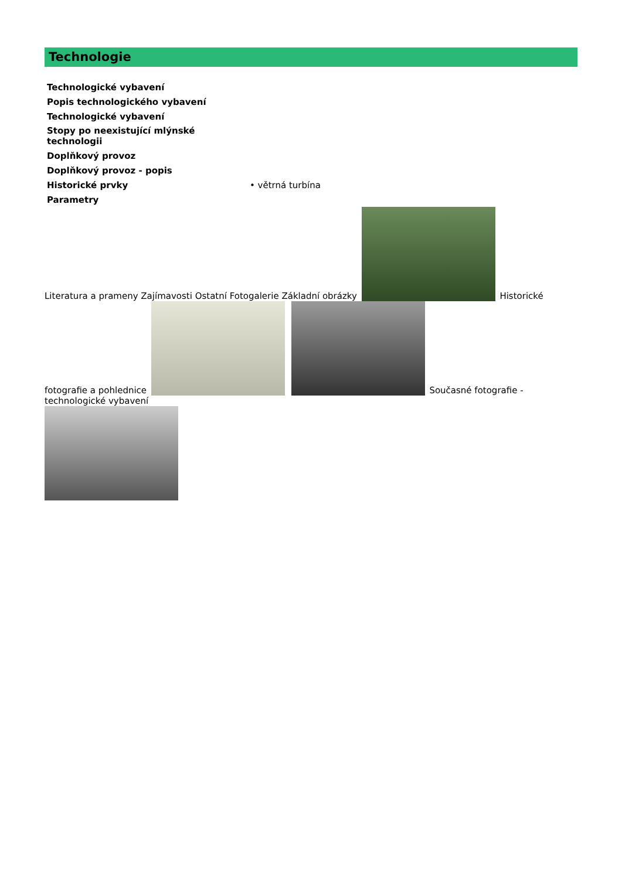Technologie
| Technologické vybavení | |
| Popis technologického vybavení | |
| Technologické vybavení | |
| Stopy po neexistující mlýnské technologii | |
| Doplňkový provoz | |
| Doplňkový provoz - popis | |
| Historické prvky | • větrná turbína |
| Parametry | |
Literatura a prameny Zajímavosti Ostatní Fotogalerie Základní obrázky Historické fotografie a pohlednice Současné fotografie - technologické vybavení